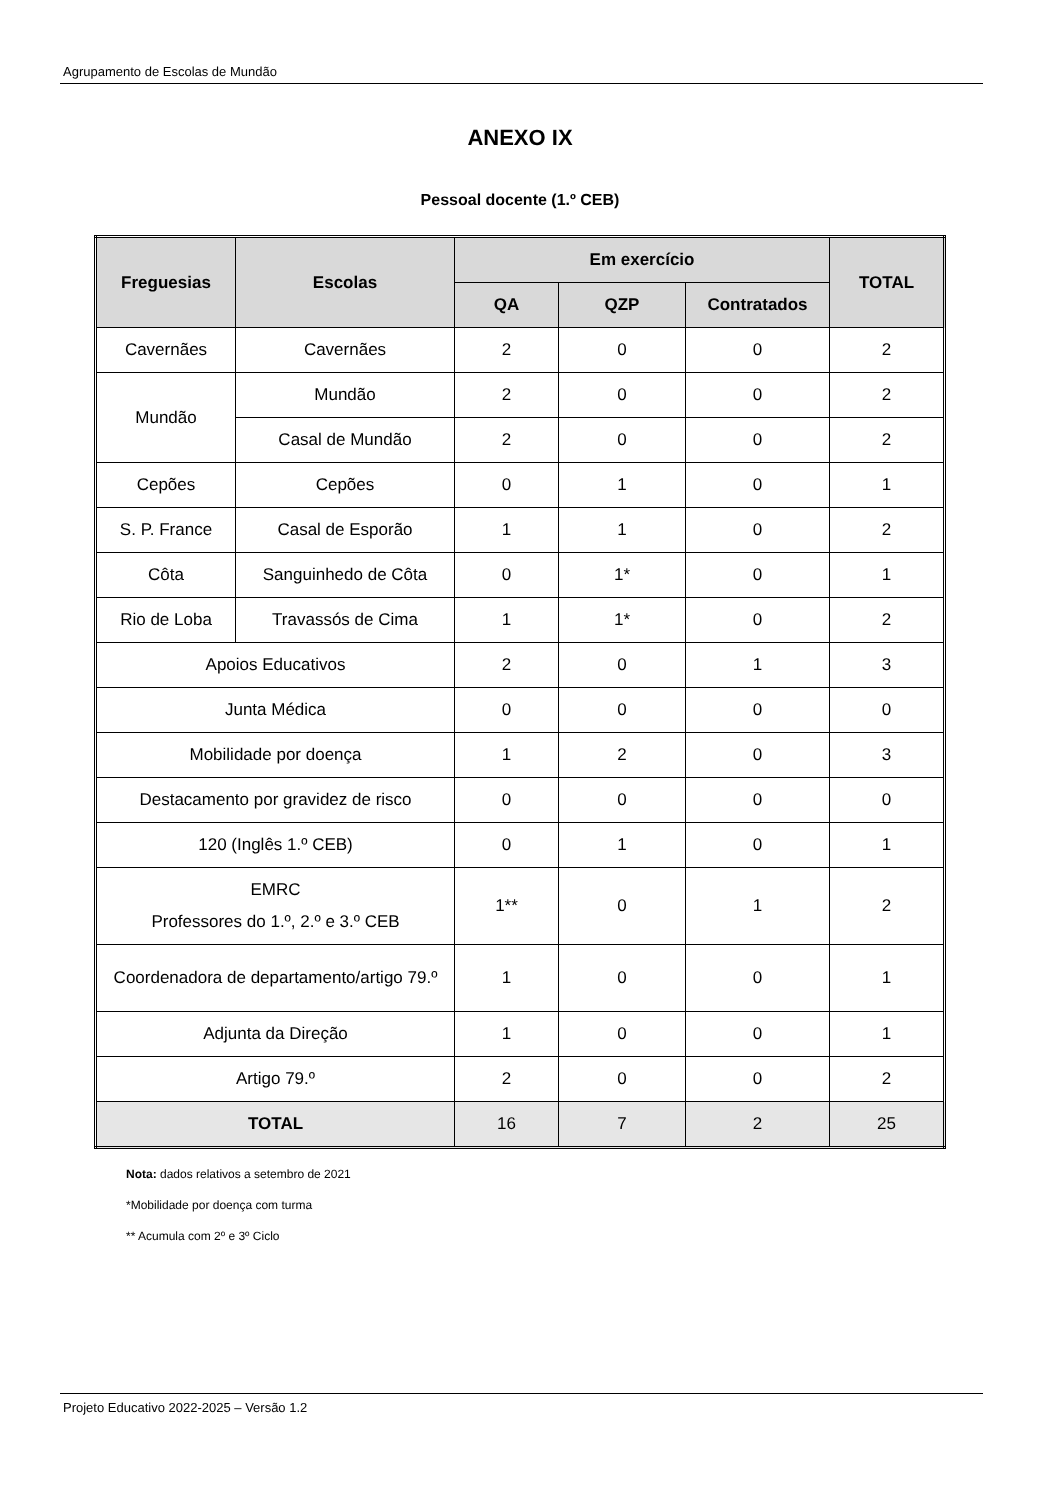Agrupamento de Escolas de Mundão
ANEXO IX
Pessoal docente (1.º CEB)
| Freguesias | Escolas | Em exercício | | | TOTAL |
| --- | --- | --- | --- | --- | --- |
| | | QA | QZP | Contratados | |
| Cavernães | Cavernães | 2 | 0 | 0 | 2 |
| Mundão | Mundão | 2 | 0 | 0 | 2 |
| | Casal de Mundão | 2 | 0 | 0 | 2 |
| Cepões | Cepões | 0 | 1 | 0 | 1 |
| S. P. France | Casal de Esporão | 1 | 1 | 0 | 2 |
| Côta | Sanguinhedo de Côta | 0 | 1* | 0 | 1 |
| Rio de Loba | Travassós de Cima | 1 | 1* | 0 | 2 |
| Apoios Educativos | | 2 | 0 | 1 | 3 |
| Junta Médica | | 0 | 0 | 0 | 0 |
| Mobilidade por doença | | 1 | 2 | 0 | 3 |
| Destacamento por gravidez de risco | | 0 | 0 | 0 | 0 |
| 120 (Inglês 1.º CEB) | | 0 | 1 | 0 | 1 |
| EMRC Professores do 1.º, 2.º e 3.º CEB | | 1** | 0 | 1 | 2 |
| Coordenadora de departamento/artigo 79.º | | 1 | 0 | 0 | 1 |
| Adjunta da Direção | | 1 | 0 | 0 | 1 |
| Artigo 79.º | | 2 | 0 | 0 | 2 |
| TOTAL | | 16 | 7 | 2 | 25 |
Nota: dados relativos a setembro de 2021
*Mobilidade por doença com turma
** Acumula com 2º e 3º Ciclo
Projeto Educativo 2022-2025 – Versão 1.2